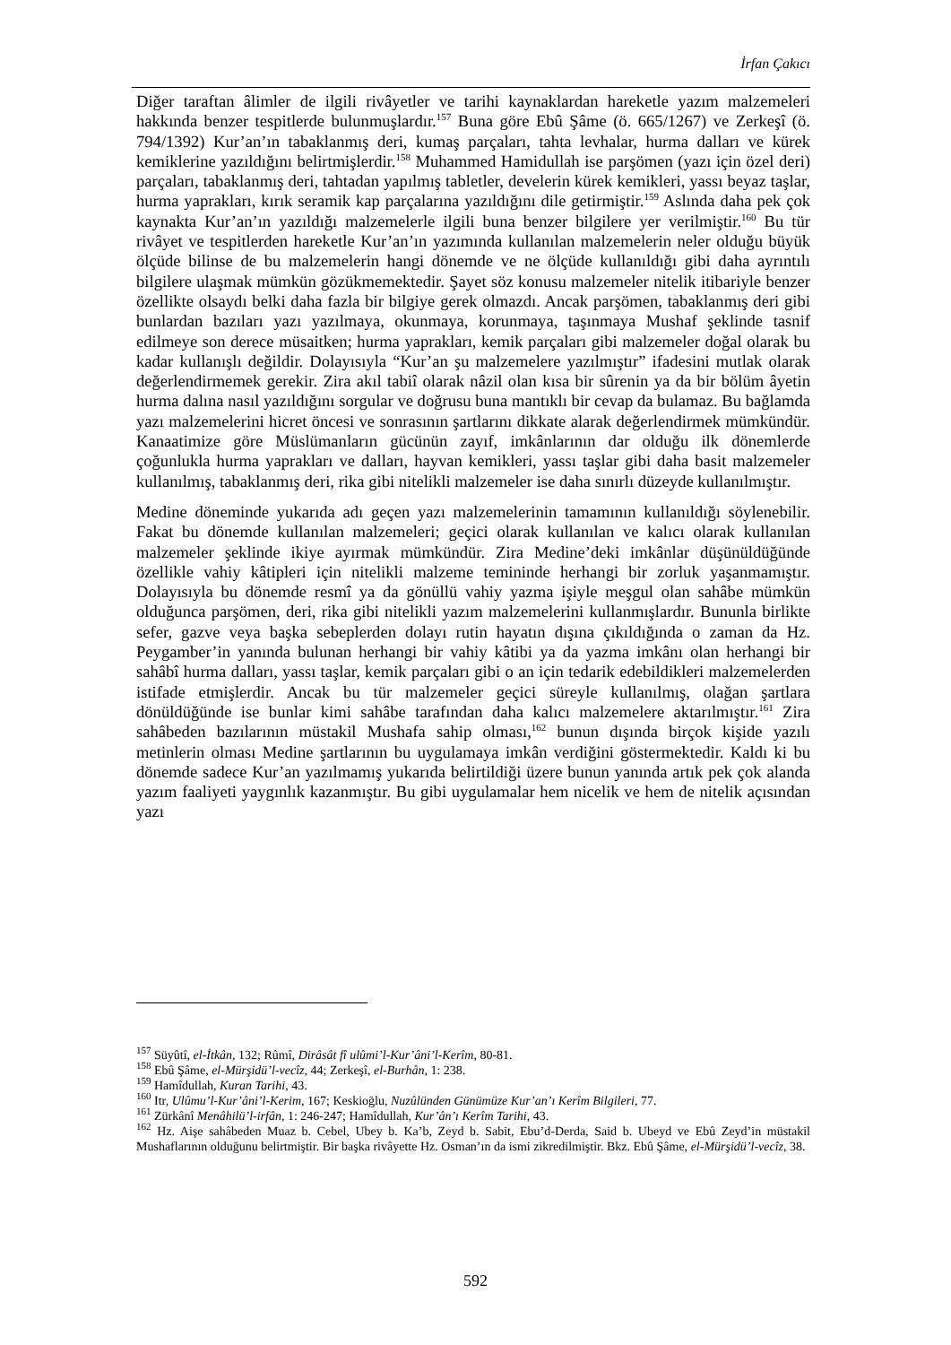İrfan Çakıcı
Diğer taraftan âlimler de ilgili rivâyetler ve tarihi kaynaklardan hareketle yazım malzemeleri hakkında benzer tespitlerde bulunmuşlardır.<sup>157</sup> Buna göre Ebû Şâme (ö. 665/1267) ve Zerkeşî (ö. 794/1392) Kur’an’ın tabaklanmış deri, kumaş parçaları, tahta levhalar, hurma dalları ve kürek kemiklerine yazıldığını belirtmişlerdir.<sup>158</sup> Muhammed Hamidullah ise parşömen (yazı için özel deri) parçaları, tabaklanmış deri, tahtadan yapılmış tabletler, develerin kürek kemikleri, yassı beyaz taşlar, hurma yaprakları, kırık seramik kap parçalarına yazıldığını dile getirmiştir.<sup>159</sup> Aslında daha pek çok kaynakta Kur’an’ın yazıldığı malzemelerle ilgili buna benzer bilgilere yer verilmiştir.<sup>160</sup> Bu tür rivâyet ve tespitlerden hareketle Kur’an’ın yazımında kullanılan malzemelerin neler olduğu büyük ölçüde bilinse de bu malzemelerin hangi dönemde ve ne ölçüde kullanıldığı gibi daha ayrıntılı bilgilere ulaşmak mümkün gözükmemektedir. Şayet söz konusu malzemeler nitelik itibariyle benzer özellikte olsaydı belki daha fazla bir bilgiye gerek olmazdı. Ancak parşömen, tabaklanmış deri gibi bunlardan bazıları yazı yazılmaya, okunmaya, korunmaya, taşınmaya Mushaf şeklinde tasnif edilmeye son derece müsaitken; hurma yaprakları, kemik parçaları gibi malzemeler doğal olarak bu kadar kullanışlı değildir. Dolayısıyla “Kur’an şu malzemelere yazılmıştır” ifadesini mutlak olarak değerlendirmemek gerekir. Zira akıl tabiî olarak nâzil olan kısa bir sûrenin ya da bir bölüm âyetin hurma dalına nasıl yazıldığını sorgular ve doğrusu buna mantıklı bir cevap da bulamaz. Bu bağlamda yazı malzemelerini hicret öncesi ve sonrasının şartlarını dikkate alarak değerlendirmek mümkündür. Kanaatimize göre Müslümanların gücünün zayıf, imkânlarının dar olduğu ilk dönemlerde çoğunlukla hurma yaprakları ve dalları, hayvan kemikleri, yassı taşlar gibi daha basit malzemeler kullanılmış, tabaklanmış deri, rika gibi nitelikli malzemeler ise daha sınırlı düzeyde kullanılmıştır.
Medine döneminde yukarıda adı geçen yazı malzemelerinin tamamının kullanıldığı söylenebilir. Fakat bu dönemde kullanılan malzemeleri; geçici olarak kullanılan ve kalıcı olarak kullanılan malzemeler şeklinde ikiye ayırmak mümkündür. Zira Medine’deki imkânlar düşünüldüğünde özellikle vahiy kâtipleri için nitelikli malzeme temininde herhangi bir zorluk yaşanmamıştır. Dolayısıyla bu dönemde resmî ya da gönüllü vahiy yazma işiyle meşgul olan sahâbe mümkün olduğunca parşömen, deri, rika gibi nitelikli yazım malzemelerini kullanmışlardır. Bununla birlikte sefer, gazve veya başka sebeplerden dolayı rutin hayatın dışına çıkıldığında o zaman da Hz. Peygamber’in yanında bulunan herhangi bir vahiy kâtibi ya da yazma imkânı olan herhangi bir sahâbî hurma dalları, yassı taşlar, kemik parçaları gibi o an için tedarik edebildikleri malzemelerden istifade etmişlerdir. Ancak bu tür malzemeler geçici süreyle kullanılmış, olağan şartlara dönüldüğünde ise bunlar kimi sahâbe tarafından daha kalıcı malzemelere aktarılmıştır.<sup>161</sup> Zira sahâbeden bazılarının müstakil Mushafa sahip olması,<sup>162</sup> bunun dışında birçok kişide yazılı metinlerin olması Medine şartlarının bu uygulamaya imkân verdiğini göstermektedir. Kaldı ki bu dönemde sadece Kur’an yazılmamış yukarıda belirtildiği üzere bunun yanında artık pek çok alanda yazım faaliyeti yaygınlık kazanmıştır. Bu gibi uygulamalar hem nicelik ve hem de nitelik açısından yazı
<sup>157</sup> Süyûtî, el-İtkân, 132; Rûmî, Dirâsât fî ulûmi’l-Kur’âni’l-Kerîm, 80-81.
<sup>158</sup> Ebû Şâme, el-Mürşidü’l-vecîz, 44; Zerkeşî, el-Burhân, 1: 238.
<sup>159</sup> Hamîdullah, Kuran Tarihi, 43.
<sup>160</sup> Itr, Ulûmu’l-Kur’âni’l-Kerim, 167; Keskioğlu, Nuzûlünden Günümüze Kur’an’ı Kerîm Bilgileri, 77.
<sup>161</sup> Zürkânî Menâhilü’l-irfân, 1: 246-247; Hamîdullah, Kur’ân’ı Kerîm Tarihi, 43.
<sup>162</sup> Hz. Aişe sahâbeden Muaz b. Cebel, Ubey b. Ka’b, Zeyd b. Sabit, Ebu’d-Derda, Said b. Ubeyd ve Ebû Zeyd’in müstakil Mushaflarının olduğunu belirtmiştir. Bir başka rivâyette Hz. Osman’ın da ismi zikredilmiştir. Bkz. Ebû Şâme, el-Mürşidü’l-vecîz, 38.
592